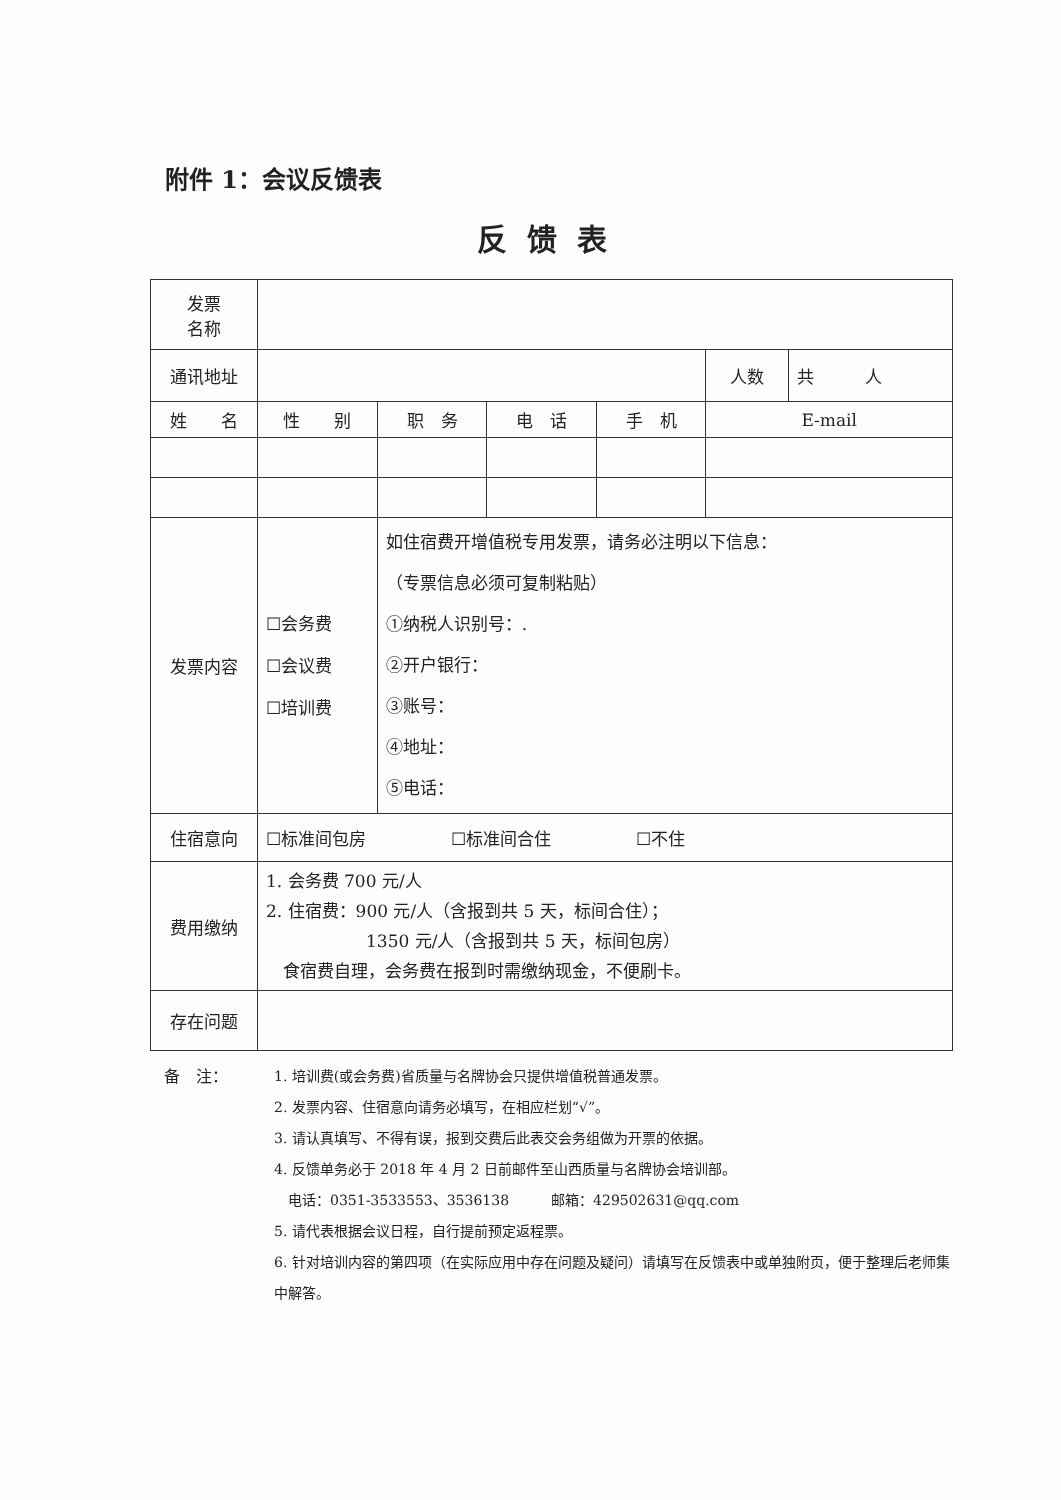附件 1：会议反馈表
反馈表
| 发票 名称 | | | | | | |
| 通讯地址 | | | | | 人数 | 共 人 |
| 姓 名 | 性 别 | 职 务 | 电 话 | 手 机 | E-mail | |
| 发票内容 | ☐会务费 ☐会议费 ☐培训费 | 如住宿费开增值税专用发票，请务必注明以下信息： （专票信息必须可复制粘贴） ①纳税人识别号：. ②开户银行： ③账号： ④地址： ⑤电话： | | | | |
| 住宿意向 | ☐标准间包房 ☐标准间合住 ☐不住 | | | | | |
| 费用缴纳 | 1. 会务费 700 元/人 2. 住宿费：900 元/人（含报到共 5 天，标间合住）； 1350 元/人（含报到共 5 天，标间包房） 食宿费自理，会务费在报到时需缴纳现金，不便刷卡。 | | | | | |
| 存在问题 | | | | | | |
备　注： 1. 培训费(或会务费)省质量与名牌协会只提供增值税普通发票。
2. 发票内容、住宿意向请务必填写，在相应栏划“√”。
3. 请认真填写、不得有误，报到交费后此表交会务组做为开票的依据。
4. 反馈单务必于 2018 年 4 月 2 日前邮件至山西质量与名牌协会培训部。
　电话：0351-3533553、3536138　　　邮箱：429502631@qq.com
5. 请代表根据会议日程，自行提前预定返程票。
6. 针对培训内容的第四项（在实际应用中存在问题及疑问）请填写在反馈表中或单独附页，便于整理后老师集中解答。